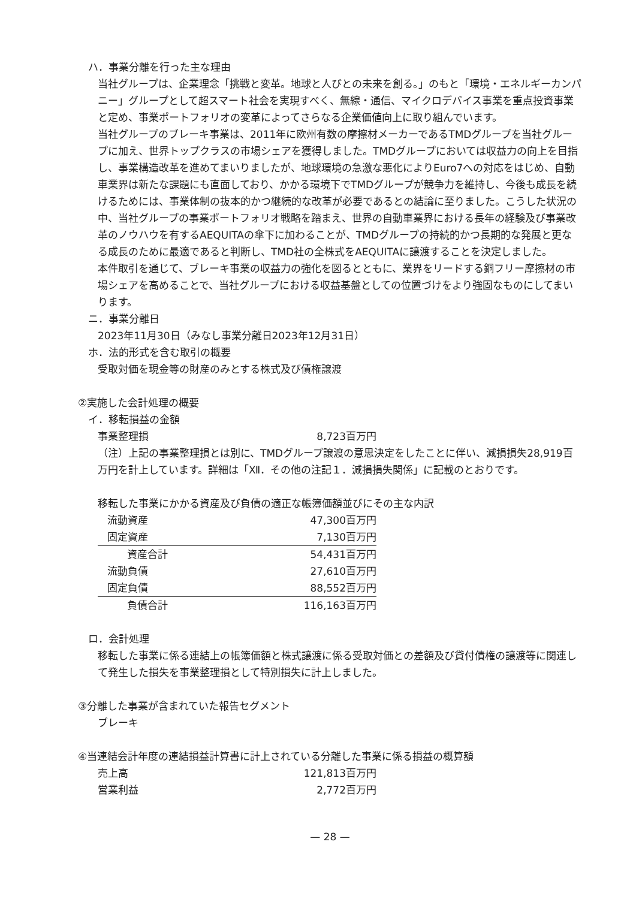ハ．事業分離を行った主な理由
当社グループは、企業理念「挑戦と変革。地球と人びとの未来を創る。」のもと「環境・エネルギーカンパニー」グループとして超スマート社会を実現すべく、無線・通信、マイクロデバイス事業を重点投資事業と定め、事業ポートフォリオの変革によってさらなる企業価値向上に取り組んでいます。
当社グループのブレーキ事業は、2011年に欧州有数の摩擦材メーカーであるTMDグループを当社グループに加え、世界トップクラスの市場シェアを獲得しました。TMDグループにおいては収益力の向上を目指し、事業構造改革を進めてまいりましたが、地球環境の急激な悪化によりEuro7への対応をはじめ、自動車業界は新たな課題にも直面しており、かかる環境下でTMDグループが競争力を維持し、今後も成長を続けるためには、事業体制の抜本的かつ継続的な改革が必要であるとの結論に至りました。こうした状況の中、当社グループの事業ポートフォリオ戦略を踏まえ、世界の自動車業界における長年の経験及び事業改革のノウハウを有するAEQUITAの傘下に加わることが、TMDグループの持続的かつ長期的な発展と更なる成長のために最適であると判断し、TMD社の全株式をAEQUITAに譲渡することを決定しました。
本件取引を通じて、ブレーキ事業の収益力の強化を図るとともに、業界をリードする銅フリー摩擦材の市場シェアを高めることで、当社グループにおける収益基盤としての位置づけをより強固なものにしてまいります。
ニ．事業分離日
2023年11月30日（みなし事業分離日2023年12月31日）
ホ．法的形式を含む取引の概要
受取対価を現金等の財産のみとする株式及び債権譲渡
②実施した会計処理の概要
イ．移転損益の金額
| 事業整理損 | 8,723百万円 |
（注）上記の事業整理損とは別に、TMDグループ譲渡の意思決定をしたことに伴い、減損損失28,919百万円を計上しています。詳細は「Ⅻ．その他の注記１．減損損失関係」に記載のとおりです。
移転した事業にかかる資産及び負債の適正な帳簿価額並びにその主な内訳
| 流動資産 | 47,300百万円 |
| 固定資産 | 7,130百万円 |
| 資産合計 | 54,431百万円 |
| 流動負債 | 27,610百万円 |
| 固定負債 | 88,552百万円 |
| 負債合計 | 116,163百万円 |
ロ．会計処理
移転した事業に係る連結上の帳簿価額と株式譲渡に係る受取対価との差額及び貸付債権の譲渡等に関連して発生した損失を事業整理損として特別損失に計上しました。
③分離した事業が含まれていた報告セグメント
ブレーキ
④当連結会計年度の連結損益計算書に計上されている分離した事業に係る損益の概算額
| 売上高 | 121,813百万円 |
| 営業利益 | 2,772百万円 |
— 28 —